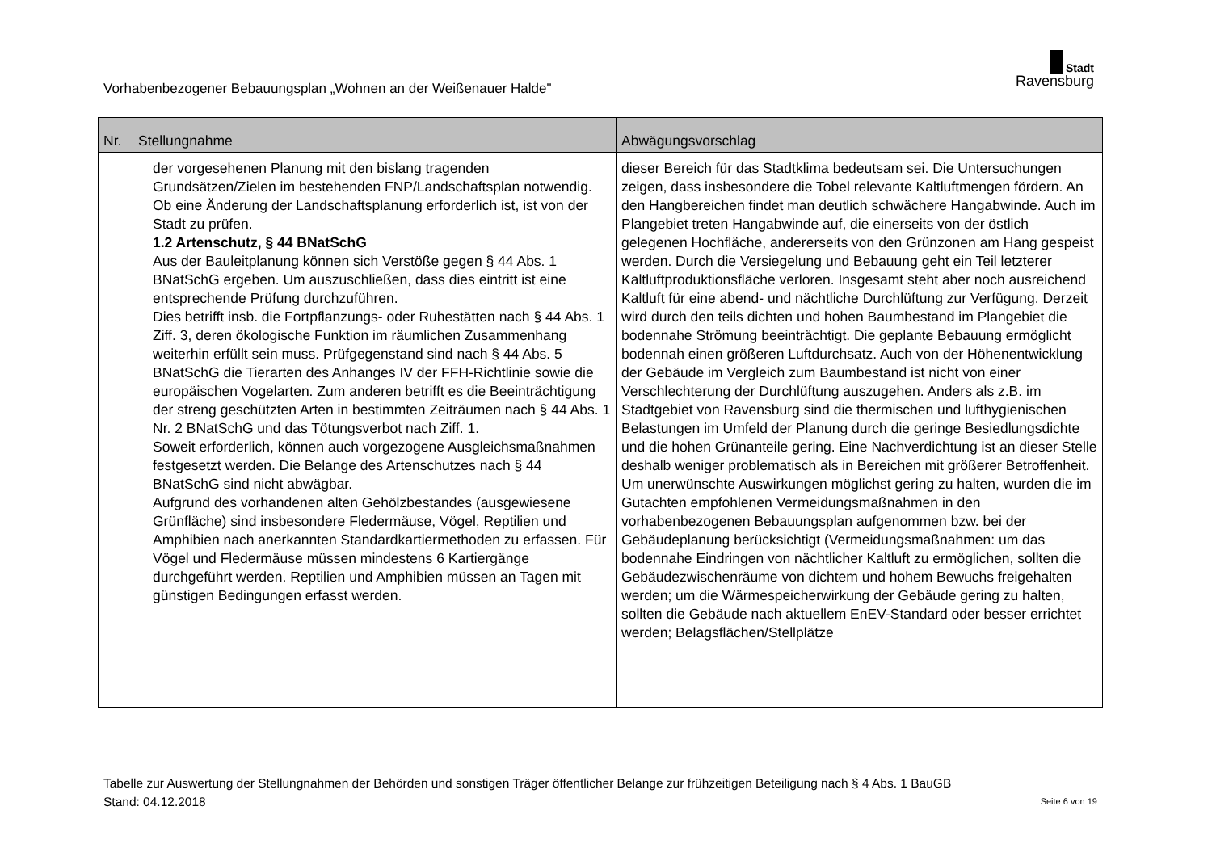Vorhabenbezogener Bebauungsplan „Wohnen an der Weißenauer Halde"
Stadt
Ravensburg
| Nr. | Stellungnahme | Abwägungsvorschlag |
| --- | --- | --- |
| | der vorgesehenen Planung mit den bislang tragenden Grundsätzen/Zielen im bestehenden FNP/Landschaftsplan notwendig. Ob eine Änderung der Landschaftsplanung erforderlich ist, ist von der Stadt zu prüfen. 1.2 Artenschutz, § 44 BNatSchG Aus der Bauleitplanung können sich Verstöße gegen § 44 Abs. 1 BNatSchG ergeben. Um auszuschließen, dass dies eintritt ist eine entsprechende Prüfung durchzuführen. Dies betrifft insb. die Fortpflanzungs- oder Ruhestätten nach § 44 Abs. 1 Ziff. 3, deren ökologische Funktion im räumlichen Zusammenhang weiterhin erfüllt sein muss. Prüfgegenstand sind nach § 44 Abs. 5 BNatSchG die Tierarten des Anhanges IV der FFH-Richtlinie sowie die europäischen Vogelarten. Zum anderen betrifft es die Beeinträchtigung der streng geschützten Arten in bestimmten Zeiträumen nach § 44 Abs. 1 Nr. 2 BNatSchG und das Tötungsverbot nach Ziff. 1. Soweit erforderlich, können auch vorgezogene Ausgleichsmaßnahmen festgesetzt werden. Die Belange des Artenschutzes nach § 44 BNatSchG sind nicht abwägbar. Aufgrund des vorhandenen alten Gehölzbestandes (ausgewiesene Grünfläche) sind insbesondere Fledermäuse, Vögel, Reptilien und Amphibien nach anerkannten Standardkartiermethoden zu erfassen. Für Vögel und Fledermäuse müssen mindestens 6 Kartiergänge durchgeführt werden. Reptilien und Amphibien müssen an Tagen mit günstigen Bedingungen erfasst werden. | dieser Bereich für das Stadtklima bedeutsam sei. Die Untersuchungen zeigen, dass insbesondere die Tobel relevante Kaltluftmengen fördern. An den Hangbereichen findet man deutlich schwächere Hangabwinde. Auch im Plangebiet treten Hangabwinde auf, die einerseits von der östlich gelegenen Hochfläche, andererseits von den Grünzonen am Hang gespeist werden. Durch die Versiegelung und Bebauung geht ein Teil letzterer Kaltluftproduktionsfläche verloren. Insgesamt steht aber noch ausreichend Kaltluft für eine abend- und nächtliche Durchlüftung zur Verfügung. Derzeit wird durch den teils dichten und hohen Baumbestand im Plangebiet die bodennahe Strömung beeinträchtigt. Die geplante Bebauung ermöglicht bodennah einen größeren Luftdurchsatz. Auch von der Höhenentwicklung der Gebäude im Vergleich zum Baumbestand ist nicht von einer Verschlechterung der Durchlüftung auszugehen. Anders als z.B. im Stadtgebiet von Ravensburg sind die thermischen und lufthygienischen Belastungen im Umfeld der Planung durch die geringe Besiedlungsdichte und die hohen Grünanteile gering. Eine Nachverdichtung ist an dieser Stelle deshalb weniger problematisch als in Bereichen mit größerer Betroffenheit. Um unerwünschte Auswirkungen möglichst gering zu halten, wurden die im Gutachten empfohlenen Vermeidungsmaßnahmen in den vorhabenbezogenen Bebauungsplan aufgenommen bzw. bei der Gebäudeplanung berücksichtigt (Vermeidungsmaßnahmen: um das bodennahe Eindringen von nächtlicher Kaltluft zu ermöglichen, sollten die Gebäudezwischenräume von dichtem und hohem Bewuchs freigehalten werden; um die Wärmespeicherwirkung der Gebäude gering zu halten, sollten die Gebäude nach aktuellem EnEV-Standard oder besser errichtet werden; Belagsflächen/Stellplätze |
Tabelle zur Auswertung der Stellungnahmen der Behörden und sonstigen Träger öffentlicher Belange zur frühzeitigen Beteiligung nach § 4 Abs. 1 BauGB
Stand: 04.12.2018 Seite 6 von 19